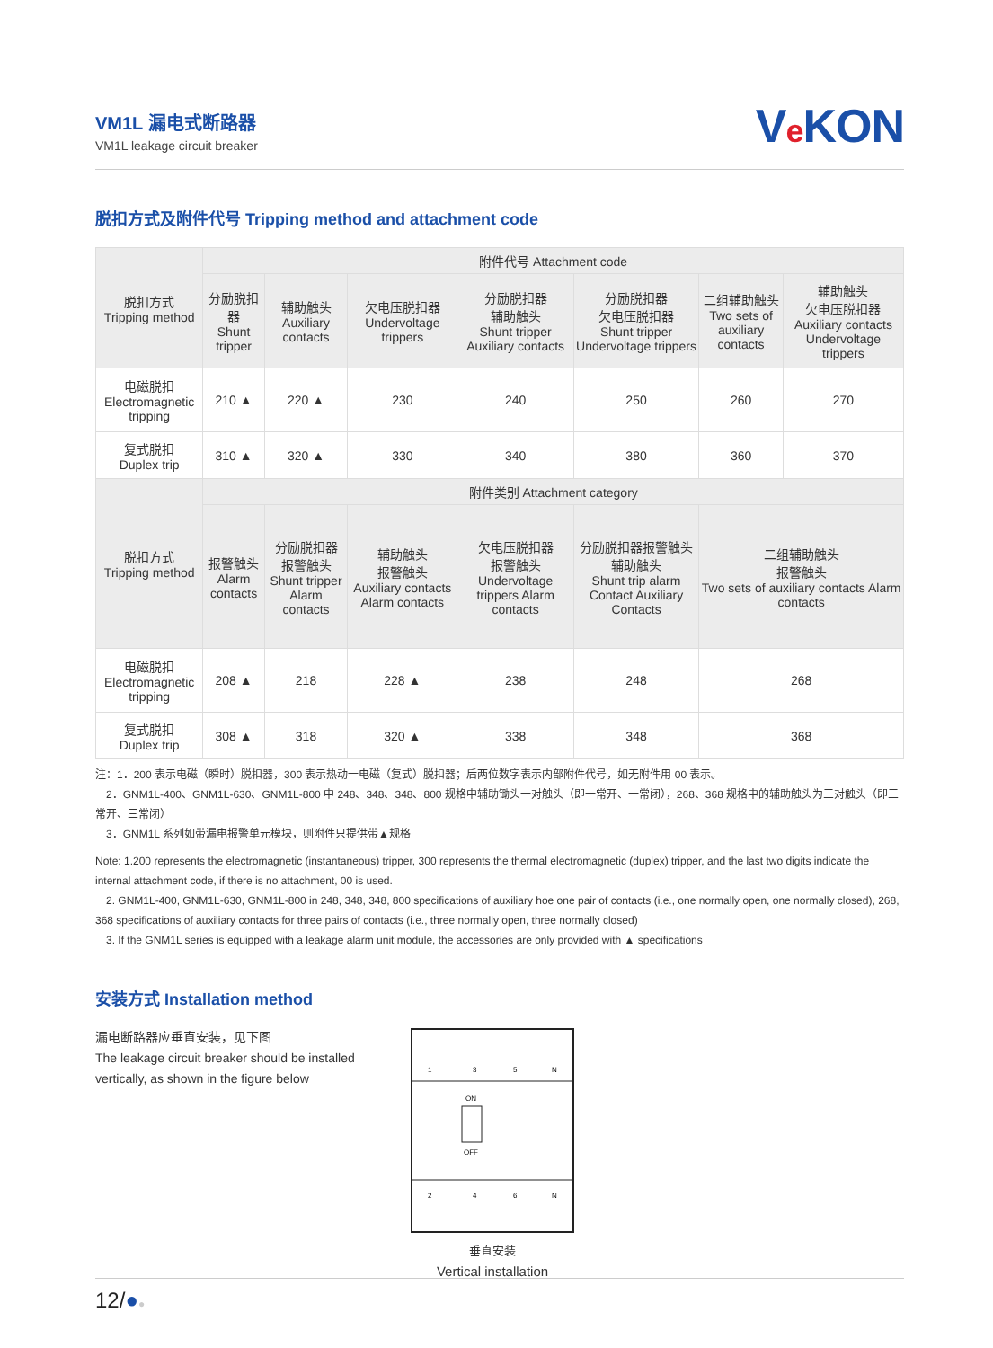VM1L 漏电式断路器
VM1L leakage circuit breaker
Ve KON
脱扣方式及附件代号 Tripping method and attachment code
| 脱扣方式 Tripping method | 附件代号 Attachment code | | | | | | |
| --- | --- | --- | --- | --- | --- | --- | --- |
| | 分励脱扣器 Shunt tripper | 辅助触头 Auxiliary contacts | 欠电压脱扣器 Undervoltage trippers | 分励脱扣器 辅助触头 Shunt tripper Auxiliary contacts | 分励脱扣器 欠电压脱扣器 Shunt tripper Undervoltage trippers | 二组辅助触头 Two sets of auxiliary contacts | 辅助触头 欠电压脱扣器 Auxiliary contacts Undervoltage trippers |
| 电磁脱扣 Electromagnetic tripping | 210 ▲ | 220 ▲ | 230 | 240 | 250 | 260 | 270 |
| 复式脱扣 Duplex trip | 310 ▲ | 320 ▲ | 330 | 340 | 380 | 360 | 370 |
| 脱扣方式 Tripping method | 附件类别 Attachment category | | | | | | |
| | 报警触头 Alarm contacts | 分励脱扣器 报警触头 Shunt tripper Alarm contacts | 辅助触头 报警触头 Auxiliary contacts Alarm contacts | 欠电压脱扣器 报警触头 Undervoltage trippers Alarm contacts | 分励脱扣器报警触头辅助触头 Shunt trip alarm Contact Auxiliary Contacts | 二组辅助触头 报警触头 Two sets of auxiliary contacts Alarm contacts | |
| 电磁脱扣 Electromagnetic tripping | 208 ▲ | 218 | 228 ▲ | 238 | 248 | 268 | |
| 复式脱扣 Duplex trip | 308 ▲ | 318 | 320 ▲ | 338 | 348 | 368 | |
注：1．200 表示电磁（瞬时）脱扣器，300 表示热动一电磁（复式）脱扣器；后两位数字表示内部附件代号，如无附件用 00 表示。
　2．GNM1L-400、GNM1L-630、GNM1L-800 中 248、348、348、800 规格中辅助锄头一对触头（即一常开、一常闭），268、368 规格中的辅助触头为三对触头（即三常开、三常闭）
　3．GNM1L 系列如带漏电报警单元模块，则附件只提供带▲规格
Note: 1.200 represents the electromagnetic (instantaneous) tripper, 300 represents the thermal electromagnetic (duplex) tripper, and the last two digits indicate the internal attachment code, if there is no attachment, 00 is used.
　2. GNM1L-400, GNM1L-630, GNM1L-800 in 248, 348, 348, 800 specifications of auxiliary hoe one pair of contacts (i.e., one normally open, one normally closed), 268, 368 specifications of auxiliary contacts for three pairs of contacts (i.e., three normally open, three normally closed)
　3. If the GNM1L series is equipped with a leakage alarm unit module, the accessories are only provided with ▲ specifications
安装方式 Installation method
漏电断路器应垂直安装，见下图
The leakage circuit breaker should be installed vertically, as shown in the figure below
1
3
5
N
ON
OFF
2
4
6
N
垂直安装
Vertical installation
12/●●